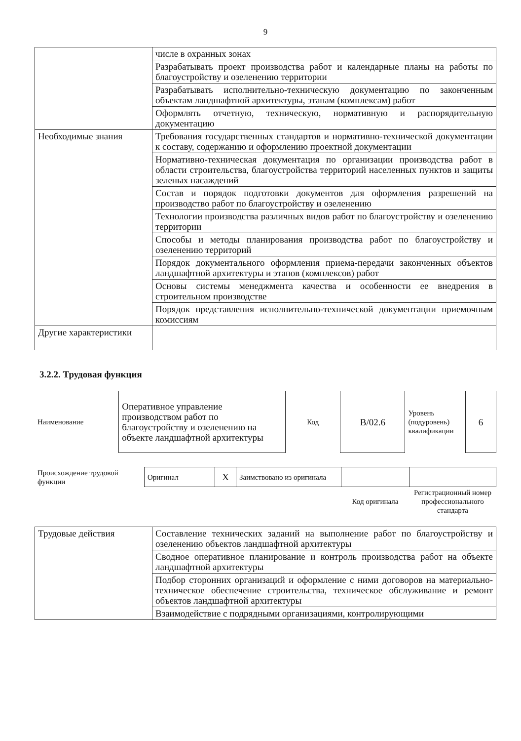9
| | числе в охранных зонах |
| | Разрабатывать проект производства работ и календарные планы на работы по благоустройству и озеленению территории |
| | Разрабатывать исполнительно-техническую документацию по законченным объектам ландшафтной архитектуры, этапам (комплексам) работ |
| | Оформлять отчетную, техническую, нормативную и распорядительную документацию |
| Необходимые знания | Требования государственных стандартов и нормативно-технической документации к составу, содержанию и оформлению проектной документации |
| | Нормативно-техническая документация по организации производства работ в области строительства, благоустройства территорий населенных пунктов и защиты зеленых насаждений |
| | Состав и порядок подготовки документов для оформления разрешений на производство работ по благоустройству и озеленению |
| | Технологии производства различных видов работ по благоустройству и озеленению территории |
| | Способы и методы планирования производства работ по благоустройству и озеленению территорий |
| | Порядок документального оформления приема-передачи законченных объектов ландшафтной архитектуры и этапов (комплексов) работ |
| | Основы системы менеджмента качества и особенности ее внедрения в строительном производстве |
| | Порядок представления исполнительно-технической документации приемочным комиссиям |
| Другие характеристики | |
3.2.2. Трудовая функция
| Наименование | Оперативное управление производством работ по благоустройству и озеленению на объекте ландшафтной архитектуры | Код | B/02.6 | Уровень (подуровень) квалификации | 6 |
| Происхождение трудовой функции | Оригинал | X | Заимствовано из оригинала | | |
| | | | | Код оригинала | Регистрационный номер профессионального стандарта |
| Трудовые действия | Составление технических заданий на выполнение работ по благоустройству и озеленению объектов ландшафтной архитектуры |
| | Сводное оперативное планирование и контроль производства работ на объекте ландшафтной архитектуры |
| | Подбор сторонних организаций и оформление с ними договоров на материально-техническое обеспечение строительства, техническое обслуживание и ремонт объектов ландшафтной архитектуры |
| | Взаимодействие с подрядными организациями, контролирующими |